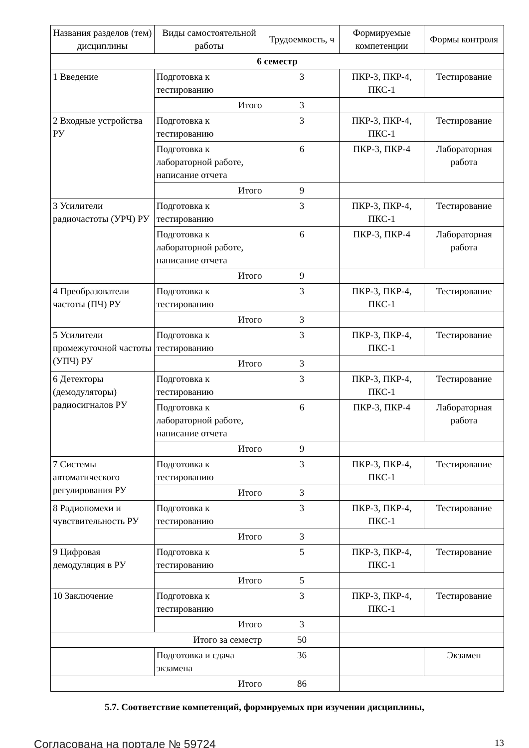| Названия разделов (тем) дисциплины | Виды самостоятельной работы | Трудоемкость, ч | Формируемые компетенции | Формы контроля |
| --- | --- | --- | --- | --- |
| 6 семестр | | | | |
| 1 Введение | Подготовка к тестированию | 3 | ПКР-3, ПКР-4, ПКС-1 | Тестирование |
| | Итого | 3 | | |
| 2 Входные устройства РУ | Подготовка к тестированию | 3 | ПКР-3, ПКР-4, ПКС-1 | Тестирование |
| | Подготовка к лабораторной работе, написание отчета | 6 | ПКР-3, ПКР-4 | Лабораторная работа |
| | Итого | 9 | | |
| 3 Усилители радиочастоты (УРЧ) РУ | Подготовка к тестированию | 3 | ПКР-3, ПКР-4, ПКС-1 | Тестирование |
| | Подготовка к лабораторной работе, написание отчета | 6 | ПКР-3, ПКР-4 | Лабораторная работа |
| | Итого | 9 | | |
| 4 Преобразователи частоты (ПЧ) РУ | Подготовка к тестированию | 3 | ПКР-3, ПКР-4, ПКС-1 | Тестирование |
| | Итого | 3 | | |
| 5 Усилители промежуточной частоты (УПЧ) РУ | Подготовка к тестированию | 3 | ПКР-3, ПКР-4, ПКС-1 | Тестирование |
| | Итого | 3 | | |
| 6 Детекторы (демодуляторы) радиосигналов РУ | Подготовка к тестированию | 3 | ПКР-3, ПКР-4, ПКС-1 | Тестирование |
| | Подготовка к лабораторной работе, написание отчета | 6 | ПКР-3, ПКР-4 | Лабораторная работа |
| | Итого | 9 | | |
| 7 Системы автоматического регулирования РУ | Подготовка к тестированию | 3 | ПКР-3, ПКР-4, ПКС-1 | Тестирование |
| | Итого | 3 | | |
| 8 Радиопомехи и чувствительность РУ | Подготовка к тестированию | 3 | ПКР-3, ПКР-4, ПКС-1 | Тестирование |
| | Итого | 3 | | |
| 9 Цифровая демодуляция в РУ | Подготовка к тестированию | 5 | ПКР-3, ПКР-4, ПКС-1 | Тестирование |
| | Итого | 5 | | |
| 10 Заключение | Подготовка к тестированию | 3 | ПКР-3, ПКР-4, ПКС-1 | Тестирование |
| | Итого | 3 | | |
| Итого за семестр | | 50 | | |
| | Подготовка и сдача экзамена | 36 | | Экзамен |
| Итого | | 86 | | |
5.7. Соответствие компетенций, формируемых при изучении дисциплины,
Согласована на портале № 59724 13